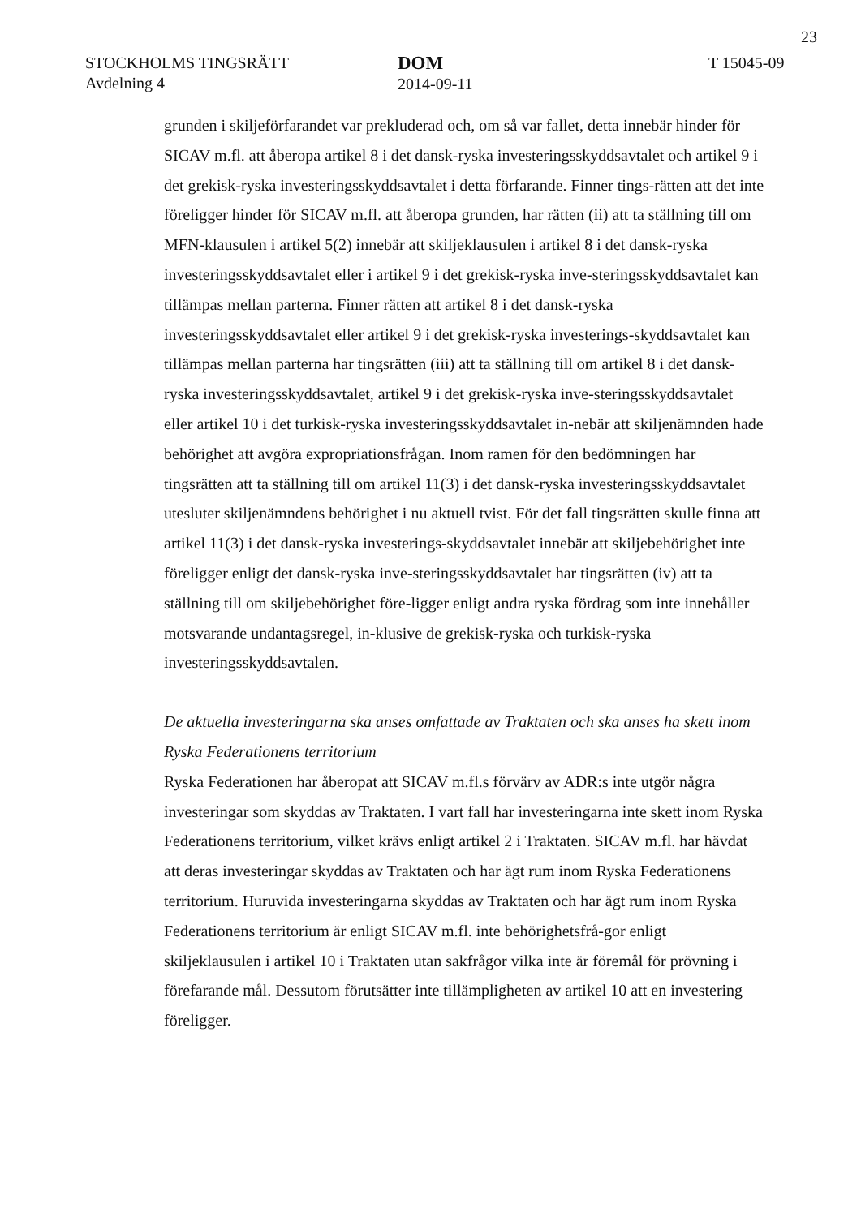23
STOCKHOLMS TINGSRÄTT
Avdelning 4
DOM
2014-09-11
T 15045-09
grunden i skiljeförfarandet var prekluderad och, om så var fallet, detta innebär hinder för SICAV m.fl. att åberopa artikel 8 i det dansk-ryska investeringsskyddsavtalet och artikel 9 i det grekisk-ryska investeringsskyddsavtalet i detta förfarande. Finner tings-rätten att det inte föreligger hinder för SICAV m.fl. att åberopa grunden, har rätten (ii) att ta ställning till om MFN-klausulen i artikel 5(2) innebär att skiljeklausulen i artikel 8 i det dansk-ryska investeringsskyddsavtalet eller i artikel 9 i det grekisk-ryska inve-steringsskyddsavtalet kan tillämpas mellan parterna. Finner rätten att artikel 8 i det dansk-ryska investeringsskyddsavtalet eller artikel 9 i det grekisk-ryska investerings-skyddsavtalet kan tillämpas mellan parterna har tingsrätten (iii) att ta ställning till om artikel 8 i det dansk-ryska investeringsskyddsavtalet, artikel 9 i det grekisk-ryska inve-steringsskyddsavtalet eller artikel 10 i det turkisk-ryska investeringsskyddsavtalet in-nebär att skiljenämnden hade behörighet att avgöra expropriationsfrågan. Inom ramen för den bedömningen har tingsrätten att ta ställning till om artikel 11(3) i det dansk-ryska investeringsskyddsavtalet utesluter skiljenämndens behörighet i nu aktuell tvist. För det fall tingsrätten skulle finna att artikel 11(3) i det dansk-ryska investerings-skyddsavtalet innebär att skiljebehörighet inte föreligger enligt det dansk-ryska inve-steringsskyddsavtalet har tingsrätten (iv) att ta ställning till om skiljebehörighet före-ligger enligt andra ryska fördrag som inte innehåller motsvarande undantagsregel, in-klusive de grekisk-ryska och turkisk-ryska investeringsskyddsavtalen.
De aktuella investeringarna ska anses omfattade av Traktaten och ska anses ha skett inom Ryska Federationens territorium
Ryska Federationen har åberopat att SICAV m.fl.s förvärv av ADR:s inte utgör några investeringar som skyddas av Traktaten. I vart fall har investeringarna inte skett inom Ryska Federationens territorium, vilket krävs enligt artikel 2 i Traktaten. SICAV m.fl. har hävdat att deras investeringar skyddas av Traktaten och har ägt rum inom Ryska Federationens territorium. Huruvida investeringarna skyddas av Traktaten och har ägt rum inom Ryska Federationens territorium är enligt SICAV m.fl. inte behörighetsfrå-gor enligt skiljeklausulen i artikel 10 i Traktaten utan sakfrågor vilka inte är föremål för prövning i förefarande mål. Dessutom förutsätter inte tillämpligheten av artikel 10 att en investering föreligger.